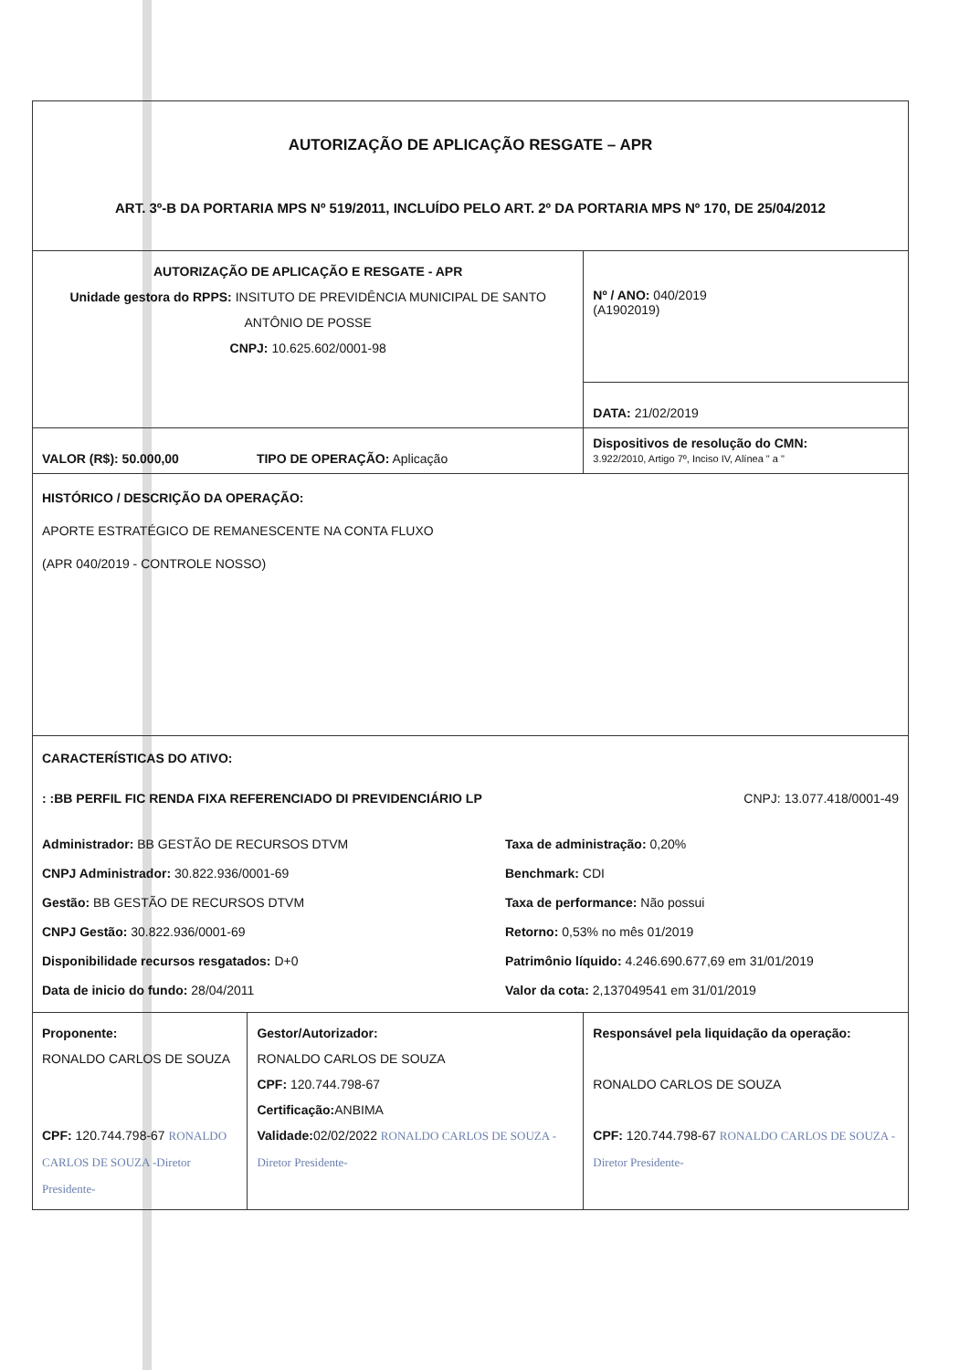| AUTORIZAÇÃO DE APLICAÇÃO RESGATE – APR ART. 3º-B DA PORTARIA MPS Nº 519/2011, INCLUÍDO PELO ART. 2º DA PORTARIA MPS Nº 170, DE 25/04/2012 | | |
| AUTORIZAÇÃO DE APLICAÇÃO E RESGATE - APR Unidade gestora do RPPS: INSITUTO DE PREVIDÊNCIA MUNICIPAL DE SANTO ANTÔNIO DE POSSE CNPJ: 10.625.602/0001-98 | | Nº / ANO: 040/2019 (A1902019) |
| | | DATA: 21/02/2019 |
| VALOR (R$): 50.000,00 | TIPO DE OPERAÇÃO: Aplicação | Dispositivos de resolução do CMN: 3.922/2010, Artigo 7º, Inciso IV, Alínea " a " |
| HISTÓRICO / DESCRIÇÃO DA OPERAÇÃO: APORTE ESTRATÉGICO DE REMANESCENTE NA CONTA FLUXO (APR 040/2019 - CONTROLE NOSSO) | | |
| CARACTERÍSTICAS DO ATIVO: : :BB PERFIL FIC RENDA FIXA REFERENCIADO DI PREVIDENCIÁRIO LP CNPJ: 13.077.418/0001-49 Administrador: BB GESTÃO DE RECURSOS DTVM Taxa de administração: 0,20% CNPJ Administrador: 30.822.936/0001-69 Benchmark: CDI Gestão: BB GESTÃO DE RECURSOS DTVM Taxa de performance: Não possui CNPJ Gestão: 30.822.936/0001-69 Retorno: 0,53% no mês 01/2019 Disponibilidade recursos resgatados: D+0 Patrimônio líquido: 4.246.690.677,69 em 31/01/2019 Data de inicio do fundo: 28/04/2011 Valor da cota: 2,137049541 em 31/01/2019 | | |
| Proponente: RONALDO CARLOS DE SOUZA CPF: 120.744.798-67 RONALDO CARLOS DE SOUZA -Diretor Presidente- | Gestor/Autorizador: RONALDO CARLOS DE SOUZA CPF: 120.744.798-67 Certificação: ANBIMA Validade: 02/02/2022 RONALDO CARLOS DE SOUZA -Diretor Presidente- | Responsável pela liquidação da operação: RONALDO CARLOS DE SOUZA CPF: 120.744.798-67 RONALDO CARLOS DE SOUZA -Diretor Presidente- |